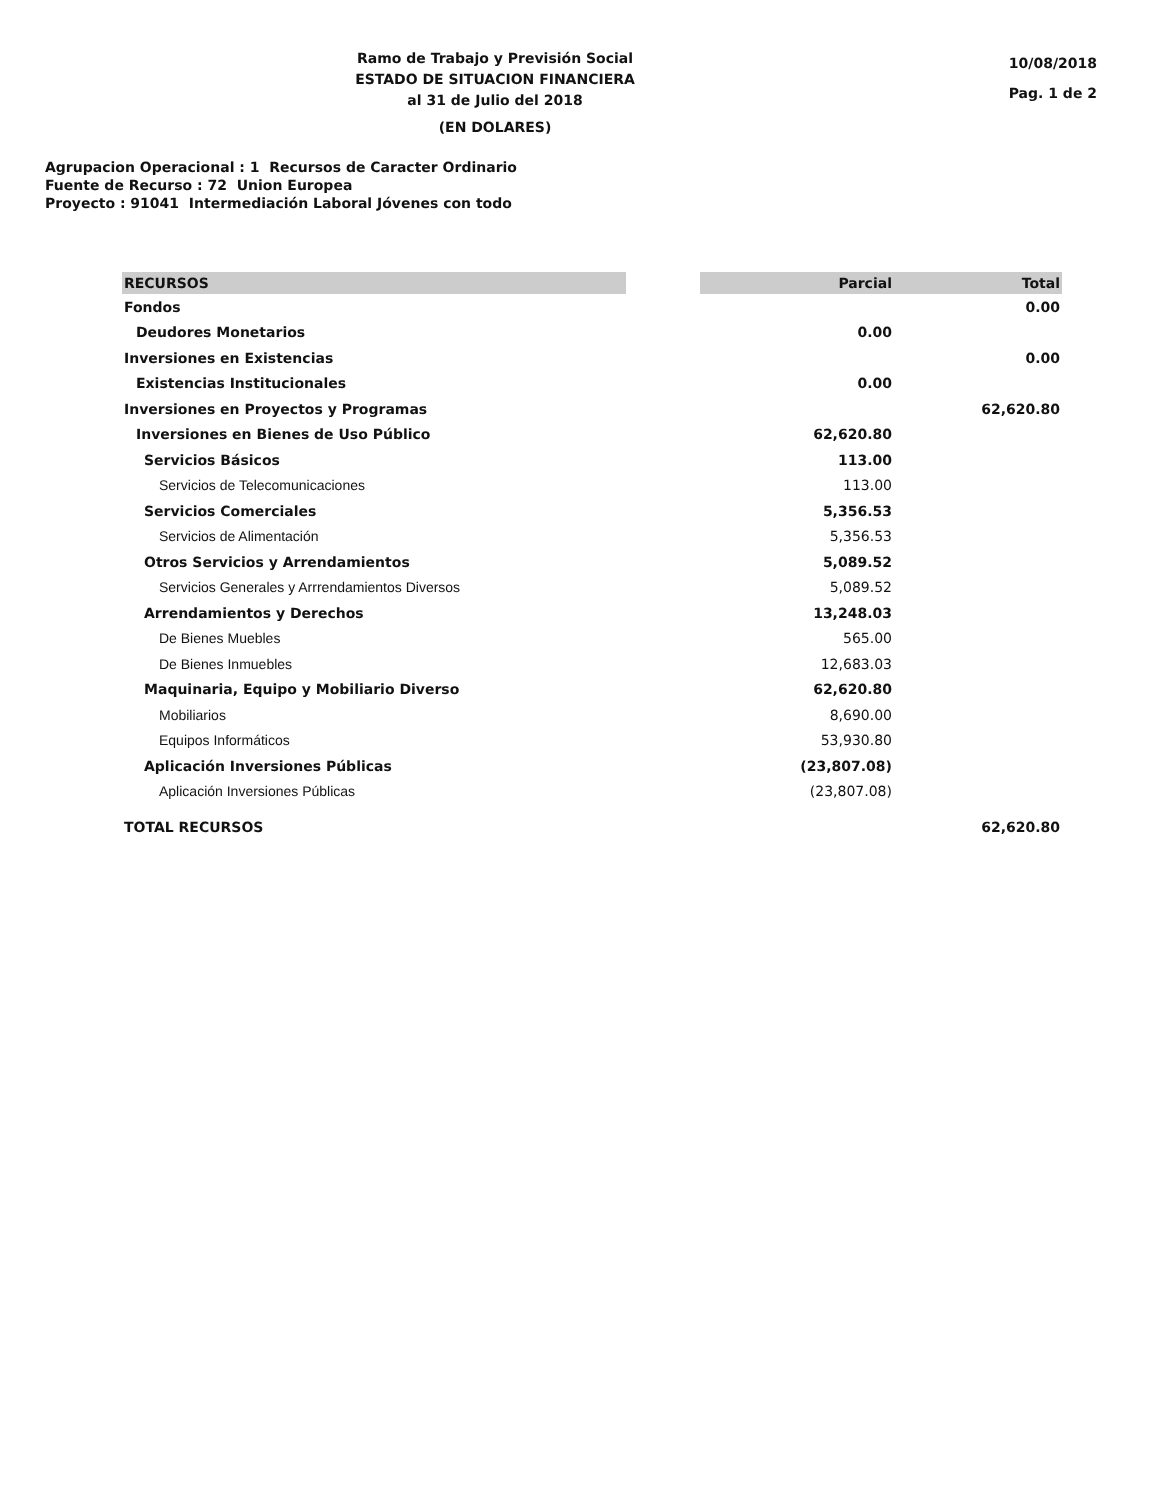Ramo de Trabajo y Previsión Social
ESTADO DE SITUACION FINANCIERA
al 31 de Julio del 2018
(EN DOLARES)
10/08/2018
Pag. 1 de 2
Agrupacion Operacional : 1 Recursos de Caracter Ordinario
Fuente de Recurso : 72 Union Europea
Proyecto : 91041 Intermediación Laboral Jóvenes con todo
| RECURSOS | | Parcial | Total |
| --- | --- | --- | --- |
| Fondos | | | 0.00 |
| Deudores Monetarios | | 0.00 | |
| Inversiones en Existencias | | | 0.00 |
| Existencias Institucionales | | 0.00 | |
| Inversiones en Proyectos y Programas | | | 62,620.80 |
| Inversiones en Bienes de Uso Público | | 62,620.80 | |
| Servicios Básicos | | 113.00 | |
| Servicios de Telecomunicaciones | | 113.00 | |
| Servicios Comerciales | | 5,356.53 | |
| Servicios de Alimentación | | 5,356.53 | |
| Otros Servicios y Arrendamientos | | 5,089.52 | |
| Servicios Generales y Arrrendamientos Diversos | | 5,089.52 | |
| Arrendamientos y Derechos | | 13,248.03 | |
| De Bienes Muebles | | 565.00 | |
| De Bienes Inmuebles | | 12,683.03 | |
| Maquinaria, Equipo y Mobiliario Diverso | | 62,620.80 | |
| Mobiliarios | | 8,690.00 | |
| Equipos Informáticos | | 53,930.80 | |
| Aplicación Inversiones Públicas | | (23,807.08) | |
| Aplicación Inversiones Públicas | | (23,807.08) | |
| TOTAL RECURSOS | | | 62,620.80 |